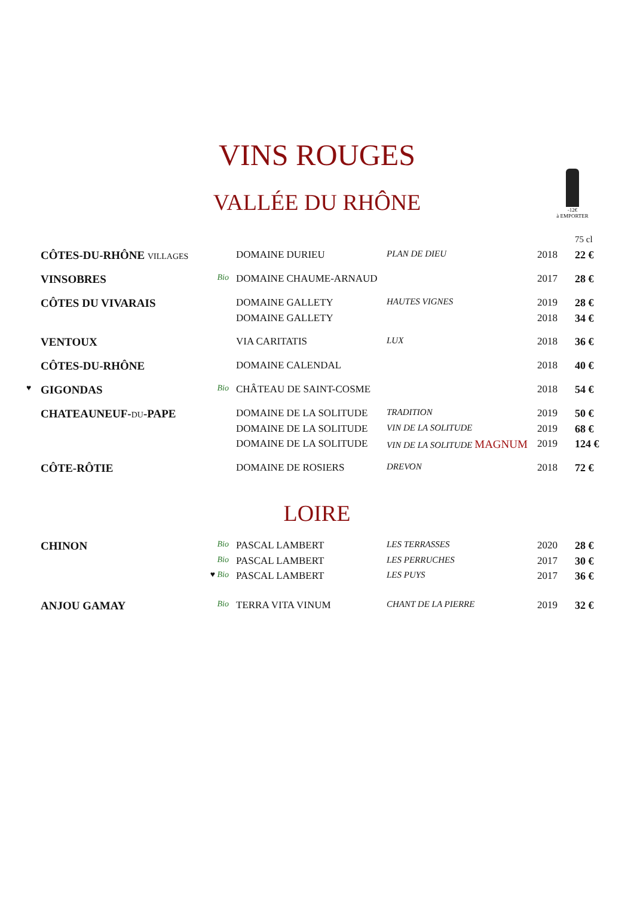VINS ROUGES
VALLÉE DU RHÔNE
-12€
à EMPORTER
| | | | | | | 75 cl |
| | CÔTES-DU-RHÔNE VILLAGES | | DOMAINE DURIEU | PLAN DE DIEU | 2018 | 22 € |
| | VINSOBRES | Bio | DOMAINE CHAUME-ARNAUD | | 2017 | 28 € |
| | CÔTES DU VIVARAIS | | DOMAINE GALLETY | HAUTES VIGNES | 2019 | 28 € |
| | | | DOMAINE GALLETY | | 2018 | 34 € |
| | VENTOUX | | VIA CARITATIS | LUX | 2018 | 36 € |
| | CÔTES-DU-RHÔNE | | DOMAINE CALENDAL | | 2018 | 40 € |
| ♥ | GIGONDAS | Bio | CHÂTEAU DE SAINT-COSME | | 2018 | 54 € |
| | CHATEAUNEUF- DU -PAPE | | DOMAINE DE LA SOLITUDE | TRADITION | 2019 | 50 € |
| | | | DOMAINE DE LA SOLITUDE | VIN DE LA SOLITUDE | 2019 | 68 € |
| | | | DOMAINE DE LA SOLITUDE | VIN DE LA SOLITUDE MAGNUM | 2019 | 124 € |
| | CÔTE-RÔTIE | | DOMAINE DE ROSIERS | DREVON | 2018 | 72 € |
LOIRE
| | CHINON | Bio | PASCAL LAMBERT | LES TERRASSES | 2020 | 28 € |
| | | Bio | PASCAL LAMBERT | LES PERRUCHES | 2017 | 30 € |
| | | ♥ Bio | PASCAL LAMBERT | LES PUYS | 2017 | 36 € |
| | ANJOU GAMAY | Bio | TERRA VITA VINUM | CHANT DE LA PIERRE | 2019 | 32 € |